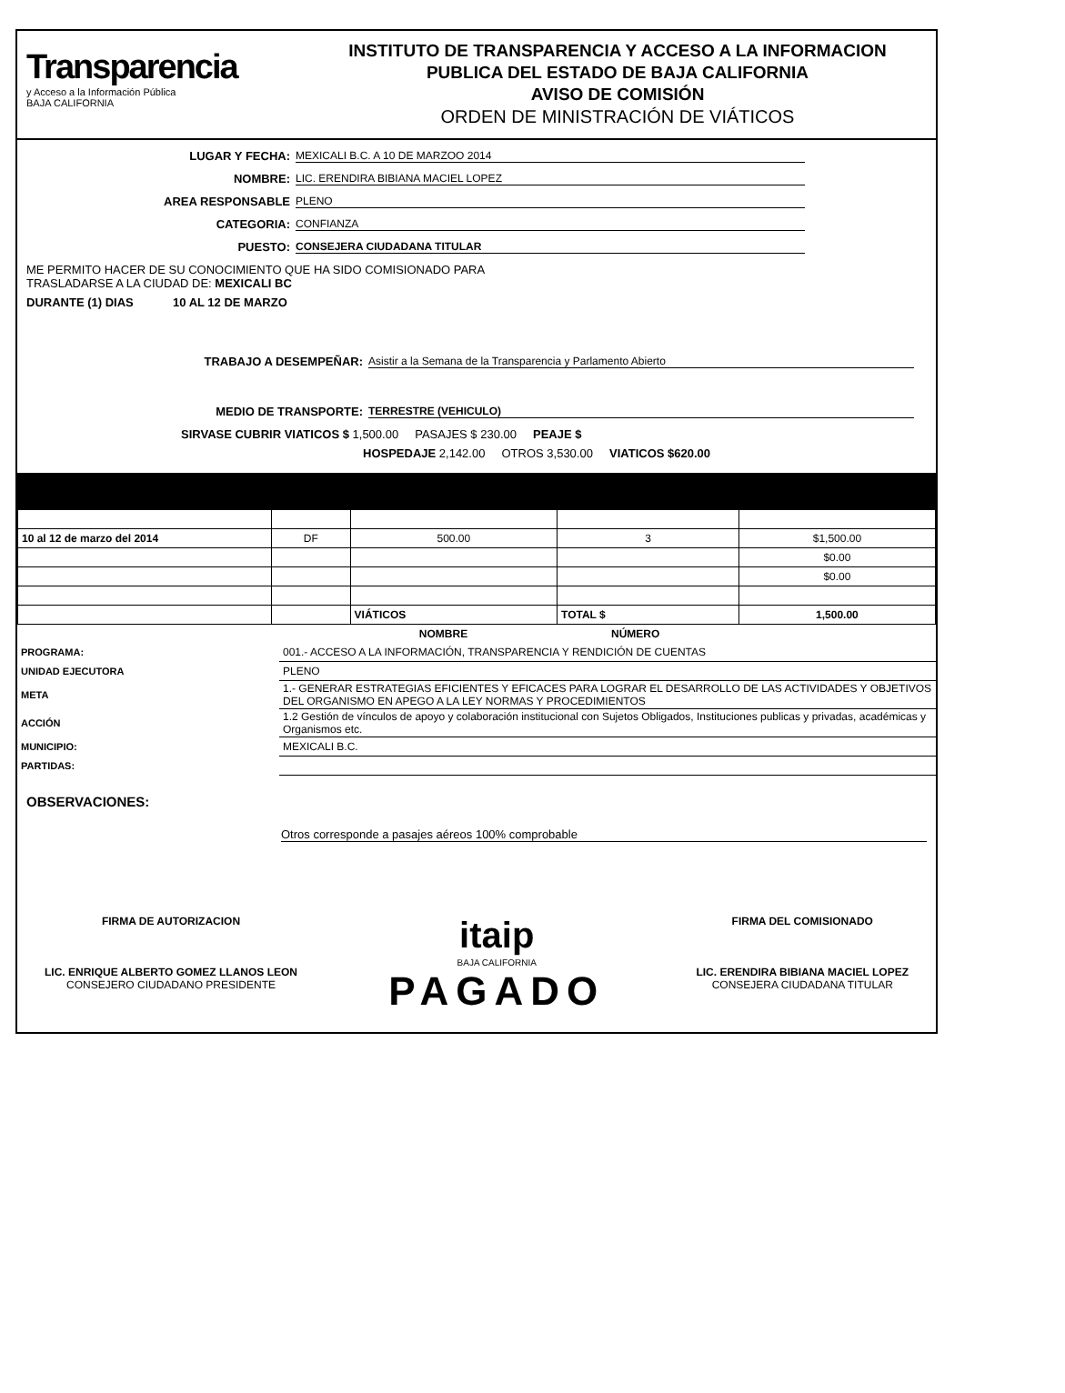Transparencia
y Acceso a la Información Pública
BAJA CALIFORNIA
INSTITUTO DE TRANSPARENCIA Y ACCESO A LA INFORMACION
PUBLICA DEL ESTADO DE BAJA CALIFORNIA
AVISO DE COMISIÓN
ORDEN DE MINISTRACIÓN DE VIÁTICOS
LUGAR Y FECHA: MEXICALI B.C. A 10 DE MARZOO 2014
NOMBRE: LIC. ERENDIRA BIBIANA MACIEL LOPEZ
AREA RESPONSABLE PLENO
CATEGORIA: CONFIANZA
PUESTO: CONSEJERA CIUDADANA TITULAR
ME PERMITO HACER DE SU CONOCIMIENTO QUE HA SIDO COMISIONADO PARA
TRASLADARSE A LA CIUDAD DE: MEXICALI BC
DURANTE (1) DIAS 10 AL 12 DE MARZO
TRABAJO A DESEMPEÑAR: Asistir a la Semana de la Transparencia y Parlamento Abierto
MEDIO DE TRANSPORTE: TERRESTRE (VEHICULO)
SIRVASE CUBRIR VIATICOS $ 1,500.00 PASAJES $ 230.00 PEAJE $
HOSPEDAJE 2,142.00 OTROS 3,530.00 VIATICOS $620.00
| 10 al 12 de marzo del 2014 | DF | 500.00 | 3 | $1,500.00 |
| | | | | $0.00 |
| | | | | $0.00 |
| | | VIÁTICOS | TOTAL $ | 1,500.00 |
| | NOMBRE | NÚMERO |
| PROGRAMA: | 001.- ACCESO A LA INFORMACIÓN, TRANSPARENCIA Y RENDICIÓN DE CUENTAS | |
| UNIDAD EJECUTORA | PLENO | |
| META | 1.- GENERAR ESTRATEGIAS EFICIENTES Y EFICACES PARA LOGRAR EL DESARROLLO DE LAS ACTIVIDADES Y OBJETIVOS DEL ORGANISMO EN APEGO A LA LEY NORMAS Y PROCEDIMIENTOS | |
| ACCIÓN | 1.2 Gestión de vínculos de apoyo y colaboración institucional con Sujetos Obligados, Instituciones publicas y privadas, académicas y Organismos etc. | |
| MUNICIPIO: | MEXICALI B.C. | |
| PARTIDAS: | | |
OBSERVACIONES:
Otros corresponde a pasajes aéreos 100% comprobable
FIRMA DE AUTORIZACION
LIC. ENRIQUE ALBERTO GOMEZ LLANOS LEON
CONSEJERO CIUDADANO PRESIDENTE
itaip
BAJA CALIFORNIA
PAGADO
FIRMA DEL COMISIONADO
LIC. ERENDIRA BIBIANA MACIEL LOPEZ
CONSEJERA CIUDADANA TITULAR